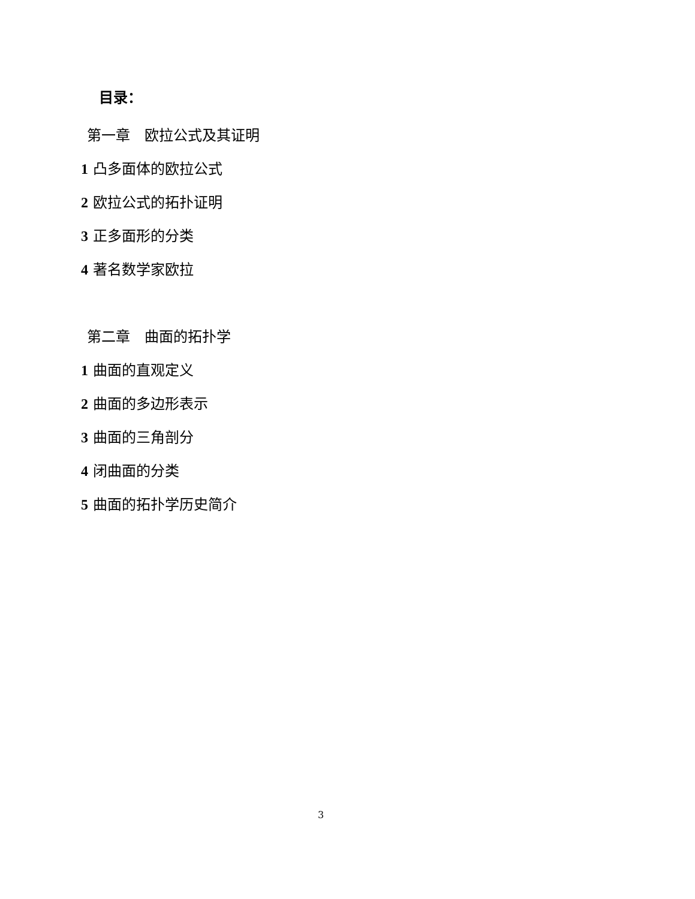目录：
第一章　欧拉公式及其证明
1 凸多面体的欧拉公式
2 欧拉公式的拓扑证明
3 正多面形的分类
4 著名数学家欧拉
第二章　曲面的拓扑学
1 曲面的直观定义
2 曲面的多边形表示
3 曲面的三角剖分
4 闭曲面的分类
5 曲面的拓扑学历史简介
3